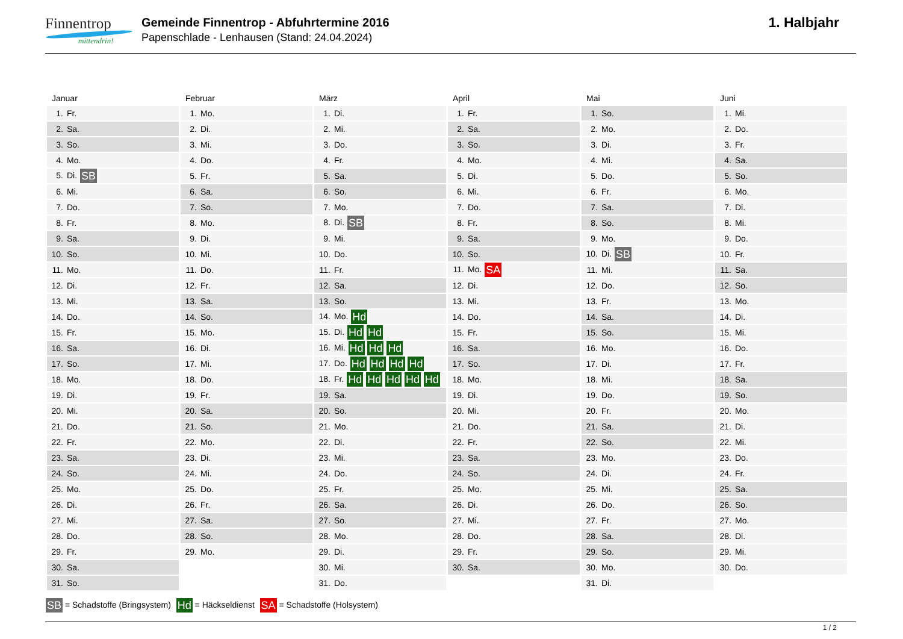Finnentrop
mittendrin!
Gemeinde Finnentrop - Abfuhrtermine 2016
Papenschlade - Lenhausen (Stand: 24.04.2024)
1. Halbjahr
| Januar | Februar | März | April | Mai | Juni |
| --- | --- | --- | --- | --- | --- |
| 1. Fr. | 1. Mo. | 1. Di. | 1. Fr. | 1. So. | 1. Mi. |
| 2. Sa. | 2. Di. | 2. Mi. | 2. Sa. | 2. Mo. | 2. Do. |
| 3. So. | 3. Mi. | 3. Do. | 3. So. | 3. Di. | 3. Fr. |
| 4. Mo. | 4. Do. | 4. Fr. | 4. Mo. | 4. Mi. | 4. Sa. |
| 5. Di. SB | 5. Fr. | 5. Sa. | 5. Di. | 5. Do. | 5. So. |
| 6. Mi. | 6. Sa. | 6. So. | 6. Mi. | 6. Fr. | 6. Mo. |
| 7. Do. | 7. So. | 7. Mo. | 7. Do. | 7. Sa. | 7. Di. |
| 8. Fr. | 8. Mo. | 8. Di. SB | 8. Fr. | 8. So. | 8. Mi. |
| 9. Sa. | 9. Di. | 9. Mi. | 9. Sa. | 9. Mo. | 9. Do. |
| 10. So. | 10. Mi. | 10. Do. | 10. So. | 10. Di. SB | 10. Fr. |
| 11. Mo. | 11. Do. | 11. Fr. | 11. Mo. SA | 11. Mi. | 11. Sa. |
| 12. Di. | 12. Fr. | 12. Sa. | 12. Di. | 12. Do. | 12. So. |
| 13. Mi. | 13. Sa. | 13. So. | 13. Mi. | 13. Fr. | 13. Mo. |
| 14. Do. | 14. So. | 14. Mo. Hd | 14. Do. | 14. Sa. | 14. Di. |
| 15. Fr. | 15. Mo. | 15. Di. Hd Hd | 15. Fr. | 15. So. | 15. Mi. |
| 16. Sa. | 16. Di. | 16. Mi. Hd Hd Hd | 16. Sa. | 16. Mo. | 16. Do. |
| 17. So. | 17. Mi. | 17. Do. Hd Hd Hd Hd | 17. So. | 17. Di. | 17. Fr. |
| 18. Mo. | 18. Do. | 18. Fr. Hd Hd Hd Hd Hd | 18. Mo. | 18. Mi. | 18. Sa. |
| 19. Di. | 19. Fr. | 19. Sa. | 19. Di. | 19. Do. | 19. So. |
| 20. Mi. | 20. Sa. | 20. So. | 20. Mi. | 20. Fr. | 20. Mo. |
| 21. Do. | 21. So. | 21. Mo. | 21. Do. | 21. Sa. | 21. Di. |
| 22. Fr. | 22. Mo. | 22. Di. | 22. Fr. | 22. So. | 22. Mi. |
| 23. Sa. | 23. Di. | 23. Mi. | 23. Sa. | 23. Mo. | 23. Do. |
| 24. So. | 24. Mi. | 24. Do. | 24. So. | 24. Di. | 24. Fr. |
| 25. Mo. | 25. Do. | 25. Fr. | 25. Mo. | 25. Mi. | 25. Sa. |
| 26. Di. | 26. Fr. | 26. Sa. | 26. Di. | 26. Do. | 26. So. |
| 27. Mi. | 27. Sa. | 27. So. | 27. Mi. | 27. Fr. | 27. Mo. |
| 28. Do. | 28. So. | 28. Mo. | 28. Do. | 28. Sa. | 28. Di. |
| 29. Fr. | 29. Mo. | 29. Di. | 29. Fr. | 29. So. | 29. Mi. |
| 30. Sa. | | 30. Mi. | 30. Sa. | 30. Mo. | 30. Do. |
| 31. So. | | 31. Do. | | 31. Di. | |
SB = Schadstoffe (Bringsystem) Hd = Häckseldienst SA = Schadstoffe (Holsystem)
1 / 2